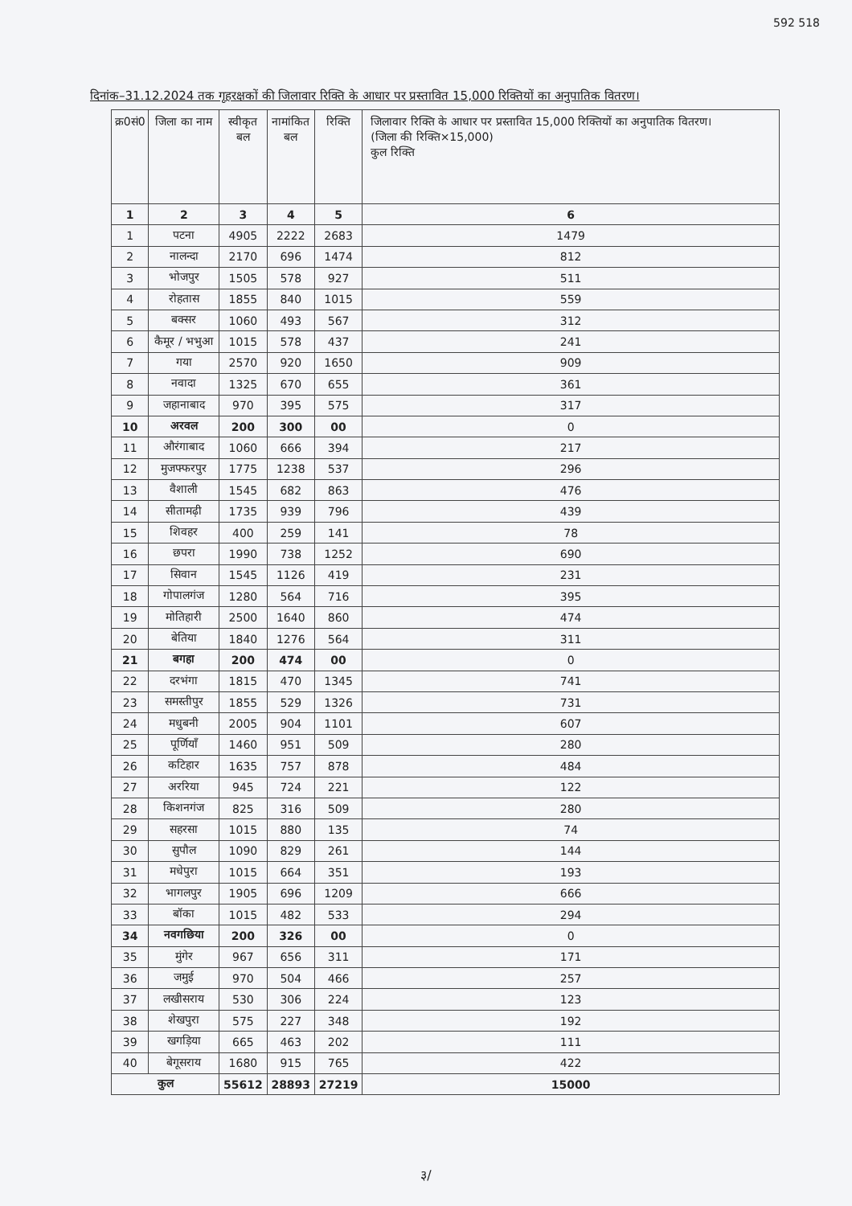592 518
दिनांक–31.12.2024 तक गृहरक्षकों की जिलावार रिक्ति के आधार पर प्रस्तावित 15,000 रिक्तियों का अनुपातिक वितरण।
| क्र0सं0 | जिला का नाम | स्वीकृत बल | नामांकित बल | रिक्ति | जिलावार रिक्ति के आधार पर प्रस्तावित 15,000 रिक्तियों का अनुपातिक वितरण। (जिला की रिक्ति×15,000) कुल रिक्ति |
| --- | --- | --- | --- | --- | --- |
| 1 | 2 | 3 | 4 | 5 | 6 |
| 1 | पटना | 4905 | 2222 | 2683 | 1479 |
| 2 | नालन्दा | 2170 | 696 | 1474 | 812 |
| 3 | भोजपुर | 1505 | 578 | 927 | 511 |
| 4 | रोहतास | 1855 | 840 | 1015 | 559 |
| 5 | बक्सर | 1060 | 493 | 567 | 312 |
| 6 | कैमूर / भभुआ | 1015 | 578 | 437 | 241 |
| 7 | गया | 2570 | 920 | 1650 | 909 |
| 8 | नवादा | 1325 | 670 | 655 | 361 |
| 9 | जहानाबाद | 970 | 395 | 575 | 317 |
| 10 | अरवल | 200 | 300 | 00 | 0 |
| 11 | औरंगाबाद | 1060 | 666 | 394 | 217 |
| 12 | मुजफ्फरपुर | 1775 | 1238 | 537 | 296 |
| 13 | वैशाली | 1545 | 682 | 863 | 476 |
| 14 | सीतामढ़ी | 1735 | 939 | 796 | 439 |
| 15 | शिवहर | 400 | 259 | 141 | 78 |
| 16 | छपरा | 1990 | 738 | 1252 | 690 |
| 17 | सिवान | 1545 | 1126 | 419 | 231 |
| 18 | गोपालगंज | 1280 | 564 | 716 | 395 |
| 19 | मोतिहारी | 2500 | 1640 | 860 | 474 |
| 20 | बेतिया | 1840 | 1276 | 564 | 311 |
| 21 | बगहा | 200 | 474 | 00 | 0 |
| 22 | दरभंगा | 1815 | 470 | 1345 | 741 |
| 23 | समस्तीपुर | 1855 | 529 | 1326 | 731 |
| 24 | मधुबनी | 2005 | 904 | 1101 | 607 |
| 25 | पूर्णियाँ | 1460 | 951 | 509 | 280 |
| 26 | कटिहार | 1635 | 757 | 878 | 484 |
| 27 | अररिया | 945 | 724 | 221 | 122 |
| 28 | किशनगंज | 825 | 316 | 509 | 280 |
| 29 | सहरसा | 1015 | 880 | 135 | 74 |
| 30 | सुपौल | 1090 | 829 | 261 | 144 |
| 31 | मधेपुरा | 1015 | 664 | 351 | 193 |
| 32 | भागलपुर | 1905 | 696 | 1209 | 666 |
| 33 | बॉका | 1015 | 482 | 533 | 294 |
| 34 | नवगछिया | 200 | 326 | 00 | 0 |
| 35 | मुंगेर | 967 | 656 | 311 | 171 |
| 36 | जमुई | 970 | 504 | 466 | 257 |
| 37 | लखीसराय | 530 | 306 | 224 | 123 |
| 38 | शेखपुरा | 575 | 227 | 348 | 192 |
| 39 | खगड़िया | 665 | 463 | 202 | 111 |
| 40 | बेगूसराय | 1680 | 915 | 765 | 422 |
| कुल | | 55612 | 28893 | 27219 | 15000 |
३/